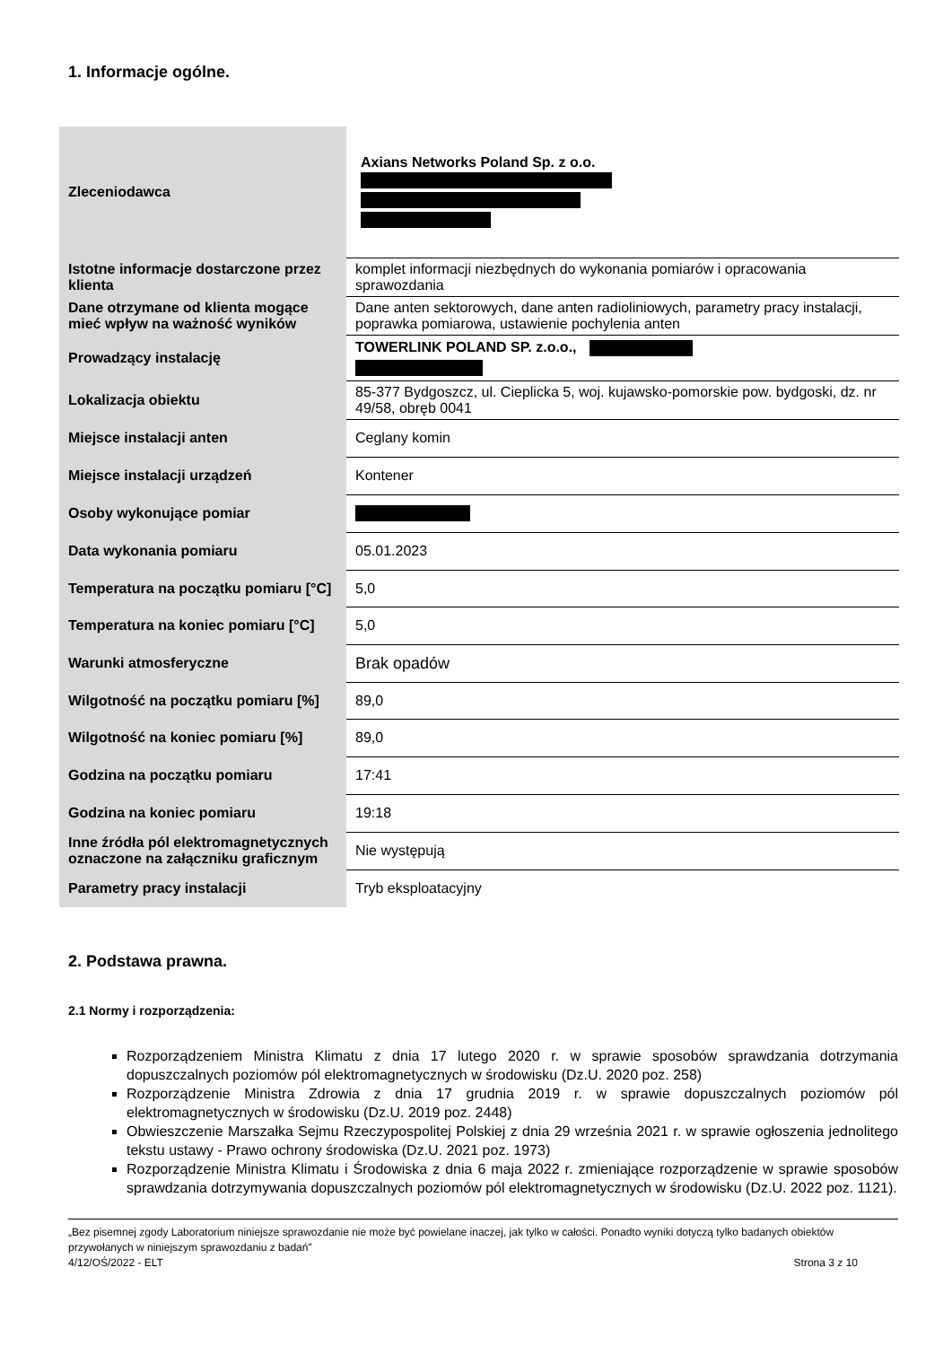1. Informacje ogólne.
| Zleceniodawca | Axians Networks Poland Sp. z o.o. |
| Istotne informacje dostarczone przez klienta | komplet informacji niezbędnych do wykonania pomiarów i opracowania sprawozdania |
| Dane otrzymane od klienta mogące mieć wpływ na ważność wyników | Dane anten sektorowych, dane anten radioliniowych, parametry pracy instalacji, poprawka pomiarowa, ustawienie pochylenia anten |
| Prowadzący instalację | TOWERLINK POLAND SP. z.o.o., |
| Lokalizacja obiektu | 85-377 Bydgoszcz, ul. Cieplicka 5, woj. kujawsko-pomorskie pow. bydgoski, dz. nr 49/58, obręb 0041 |
| Miejsce instalacji anten | Ceglany komin |
| Miejsce instalacji urządzeń | Kontener |
| Osoby wykonujące pomiar | |
| Data wykonania pomiaru | 05.01.2023 |
| Temperatura na początku pomiaru [°C] | 5,0 |
| Temperatura na koniec pomiaru [°C] | 5,0 |
| Warunki atmosferyczne | Brak opadów |
| Wilgotność na początku pomiaru [%] | 89,0 |
| Wilgotność na koniec pomiaru [%] | 89,0 |
| Godzina na początku pomiaru | 17:41 |
| Godzina na koniec pomiaru | 19:18 |
| Inne źródła pól elektromagnetycznych oznaczone na załączniku graficznym | Nie występują |
| Parametry pracy instalacji | Tryb eksploatacyjny |
2. Podstawa prawna.
2.1 Normy i rozporządzenia:
Rozporządzeniem Ministra Klimatu z dnia 17 lutego 2020 r. w sprawie sposobów sprawdzania dotrzymania dopuszczalnych poziomów pól elektromagnetycznych w środowisku (Dz.U. 2020 poz. 258)
Rozporządzenie Ministra Zdrowia z dnia 17 grudnia 2019 r. w sprawie dopuszczalnych poziomów pól elektromagnetycznych w środowisku (Dz.U. 2019 poz. 2448)
Obwieszczenie Marszałka Sejmu Rzeczypospolitej Polskiej z dnia 29 września 2021 r. w sprawie ogłoszenia jednolitego tekstu ustawy - Prawo ochrony środowiska (Dz.U. 2021 poz. 1973)
Rozporządzenie Ministra Klimatu i Środowiska z dnia 6 maja 2022 r. zmieniające rozporządzenie w sprawie sposobów sprawdzania dotrzymywania dopuszczalnych poziomów pól elektromagnetycznych w środowisku (Dz.U. 2022 poz. 1121).
„Bez pisemnej zgody Laboratorium niniejsze sprawozdanie nie może być powielane inaczej, jak tylko w całości. Ponadto wyniki dotyczą tylko badanych obiektów przywołanych w niniejszym sprawozdaniu z badań”
4/12/OŚ/2022 - ELT Strona 3 z 10